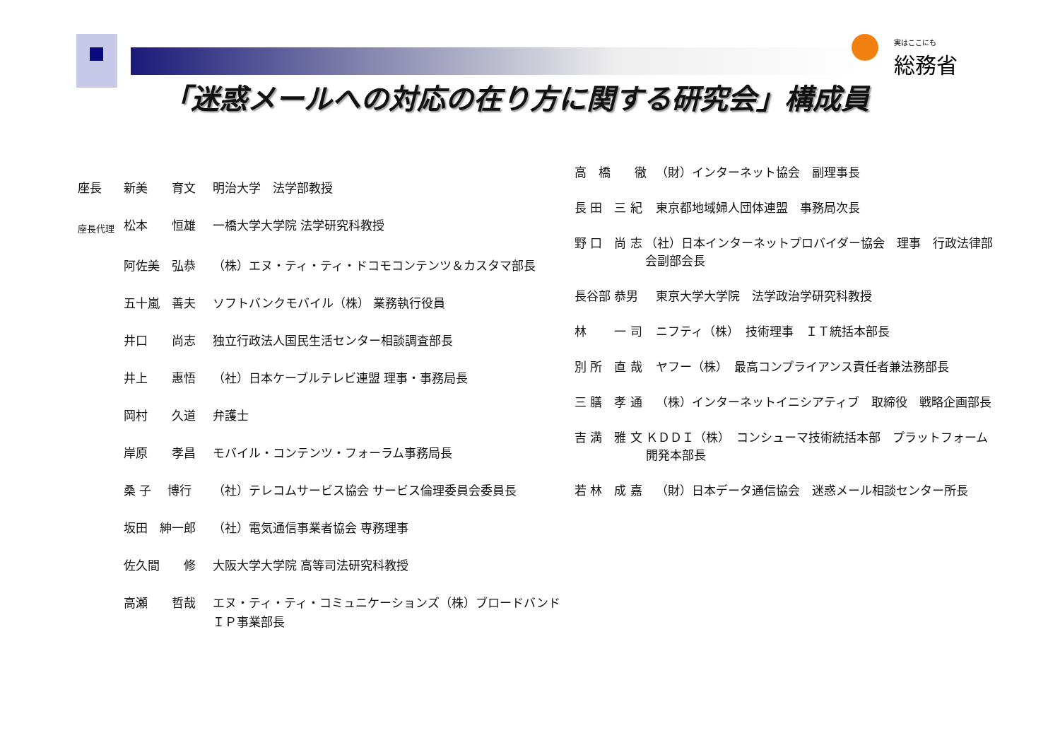実はここにも
総務省
「迷惑メールへの対応の在り方に関する研究会」構成員
座長 新美　　育文 明治大学　法学部教授
座長代理 松本　　恒雄 一橋大学大学院 法学研究科教授
阿佐美　弘恭 （株）エヌ・ティ・ティ・ドコモコンテンツ＆カスタマ部長
五十嵐　善夫 ソフトバンクモバイル（株） 業務執行役員
井口　　尚志 独立行政法人国民生活センター相談調査部長
井上　　惠悟 （社）日本ケーブルテレビ連盟 理事・事務局長
岡村　　久道 弁護士
岸原　　孝昌 モバイル・コンテンツ・フォーラム事務局長
桑 子　 博行 （社）テレコムサービス協会 サービス倫理委員会委員長
坂田　紳一郎 （社）電気通信事業者協会 専務理事
佐久間　　修 大阪大学大学院 高等司法研究科教授
高瀬　　哲哉 エヌ・ティ・ティ・コミュニケーションズ（株）ブロードバンド
ＩＰ事業部長
高　橋　　徹 （財）インターネット協会　副理事長
長 田　三 紀 東京都地域婦人団体連盟　事務局次長
野 口　尚 志 （社）日本インターネットプロバイダー協会　理事　行政法律部会副部会長
長谷部 恭男 東京大学大学院　法学政治学研究科教授
林　　 一 司 ニフティ（株）　技術理事　ＩＴ統括本部長
別 所　直 哉 ヤフー（株）　最高コンプライアンス責任者兼法務部長
三 膳　孝 通 （株）インターネットイニシアティブ　取締役　戦略企画部長
吉 満　雅 文 ＫＤＤＩ（株）　コンシューマ技術統括本部　プラットフォーム開発本部長
若 林　成 嘉 （財）日本データ通信協会　迷惑メール相談センター所長